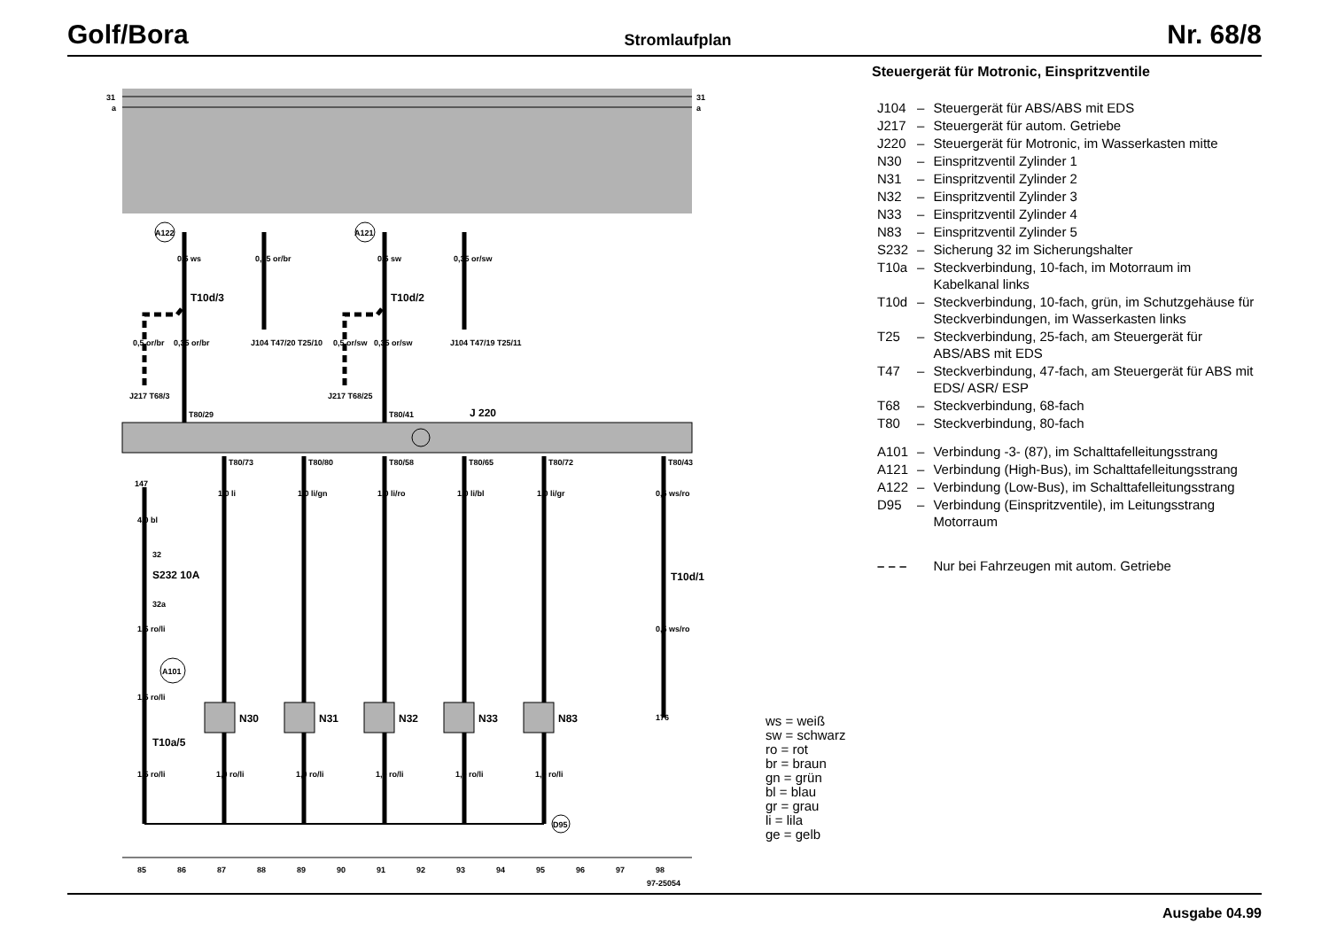Golf/Bora Stromlaufplan Nr. 68/8
31
a
31
a
J 220
A122
A121
A101
D95
0,5 ws
0,35 or/br
0,5 sw
0,35 or/sw
T10d/3
T10d/2
0,5 or/br
0,35 or/br
0,5 or/sw
0,35 or/sw
J104 T47/20 T25/10
J104 T47/19 T25/11
J217 T68/3
J217 T68/25
T80/29
T80/41
T80/73
T80/80
T80/58
T80/65
T80/72
T80/43
147
4,0 bl
32
S232 10A
32a
1,5 ro/li
1,5 ro/li
T10a/5
1,5 ro/li
1,0 li
1,0 li/gn
1,0 li/ro
1,0 li/bl
1,0 li/gr
0,5 ws/ro
T10d/1
0,5 ws/ro
176
N30
N31
N32
N33
N83
1,0 ro/li
1,0 ro/li
1,0 ro/li
1,0 ro/li
1,0 ro/li
85
86
87
88
89
90
91
92
93
94
95
96
97
98
97-25054
Steuergerät für Motronic, Einspritzventile
| J104 | – | Steuergerät für ABS/ABS mit EDS |
| J217 | – | Steuergerät für autom. Getriebe |
| J220 | – | Steuergerät für Motronic, im Wasserkasten mitte |
| N30 | – | Einspritzventil Zylinder 1 |
| N31 | – | Einspritzventil Zylinder 2 |
| N32 | – | Einspritzventil Zylinder 3 |
| N33 | – | Einspritzventil Zylinder 4 |
| N83 | – | Einspritzventil Zylinder 5 |
| S232 | – | Sicherung 32 im Sicherungshalter |
| T10a | – | Steckverbindung, 10-fach, im Motorraum im Kabelkanal links |
| T10d | – | Steckverbindung, 10-fach, grün, im Schutz­gehäuse für Steckverbindungen, im Wasser­kasten links |
| T25 | – | Steckverbindung, 25-fach, am Steuergerät für ABS/ABS mit EDS |
| T47 | – | Steckverbindung, 47-fach, am Steuergerät für ABS mit EDS/ ASR/ ESP |
| T68 | – | Steckverbindung, 68-fach |
| T80 | – | Steckverbindung, 80-fach |
| A101 | – | Verbindung -3- (87), im Schalttafelleitungs­strang |
| A121 | – | Verbindung (High-Bus), im Schalttafelleitungs­strang |
| A122 | – | Verbindung (Low-Bus), im Schalttafelleitungs­strang |
| D95 | – | Verbindung (Einspritzventile), im Leitungsstrang Motorraum |
| – – – | | Nur bei Fahrzeugen mit autom. Getriebe |
ws = weiß
sw = schwarz
ro = rot
br = braun
gn = grün
bl = blau
gr = grau
li = lila
ge = gelb
Ausgabe 04.99